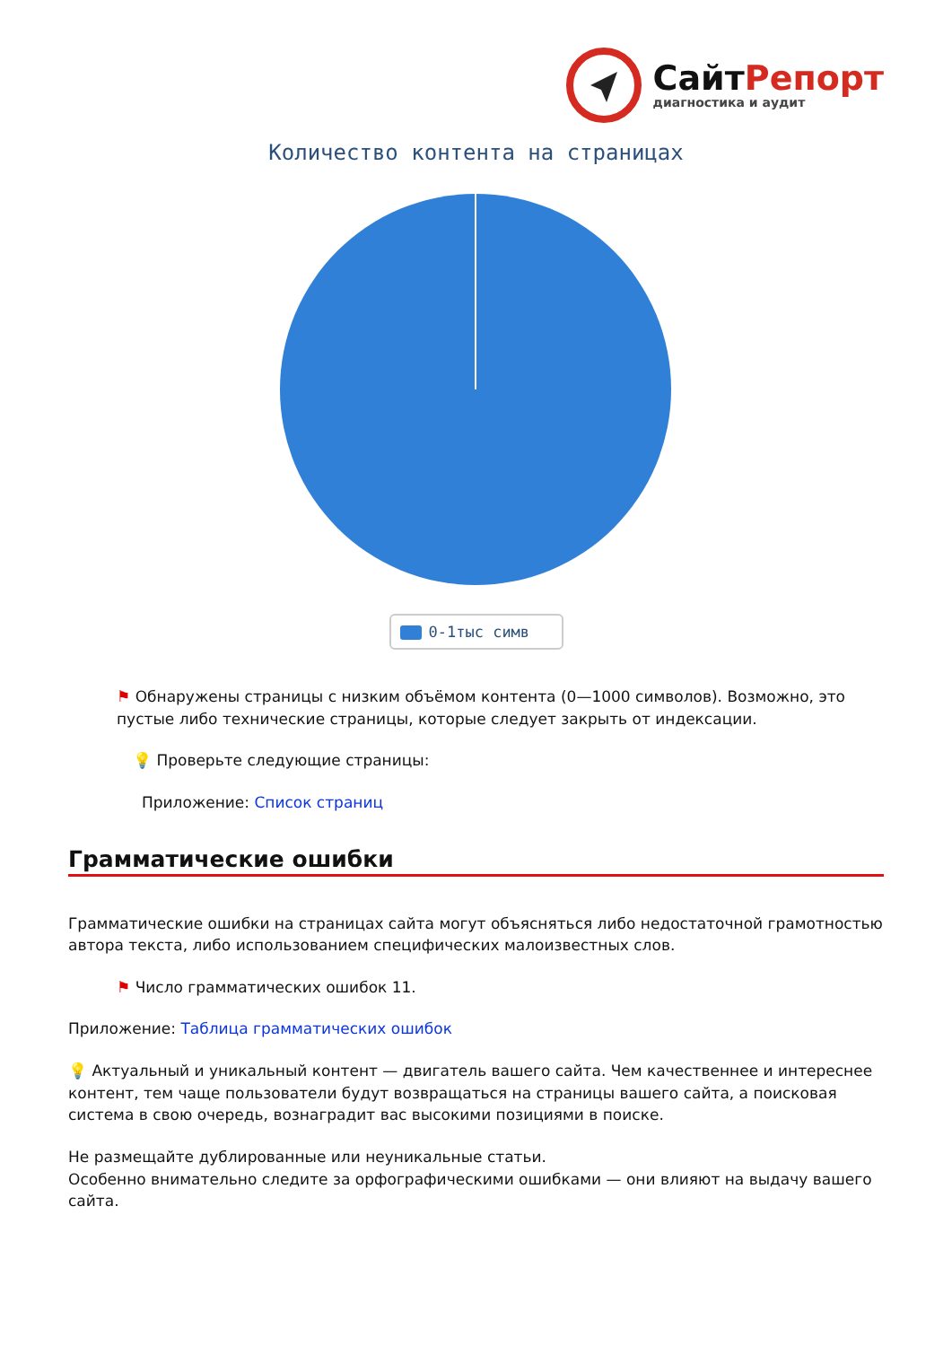СайтРепорт
диагностика и аудит
Количество контента на страницах
0-1тыс симв
⚑ Обнаружены страницы с низким объёмом контента (0—1000 символов). Возможно, это пустые либо технические страницы, которые следует закрыть от индексации.
💡 Проверьте следующие страницы:
Приложение: Список страниц
Грамматические ошибки
Грамматические ошибки на страницах сайта могут объясняться либо недостаточной грамотностью автора текста, либо использованием специфических малоизвестных слов.
⚑ Число грамматических ошибок 11.
Приложение: Таблица грамматических ошибок
💡 Актуальный и уникальный контент — двигатель вашего сайта. Чем качественнее и интереснее контент, тем чаще пользователи будут возвращаться на страницы вашего сайта, а поисковая система в свою очередь, вознаградит вас высокими позициями в поиске.
Не размещайте дублированные или неуникальные статьи.
Особенно внимательно следите за орфографическими ошибками — они влияют на выдачу вашего сайта.